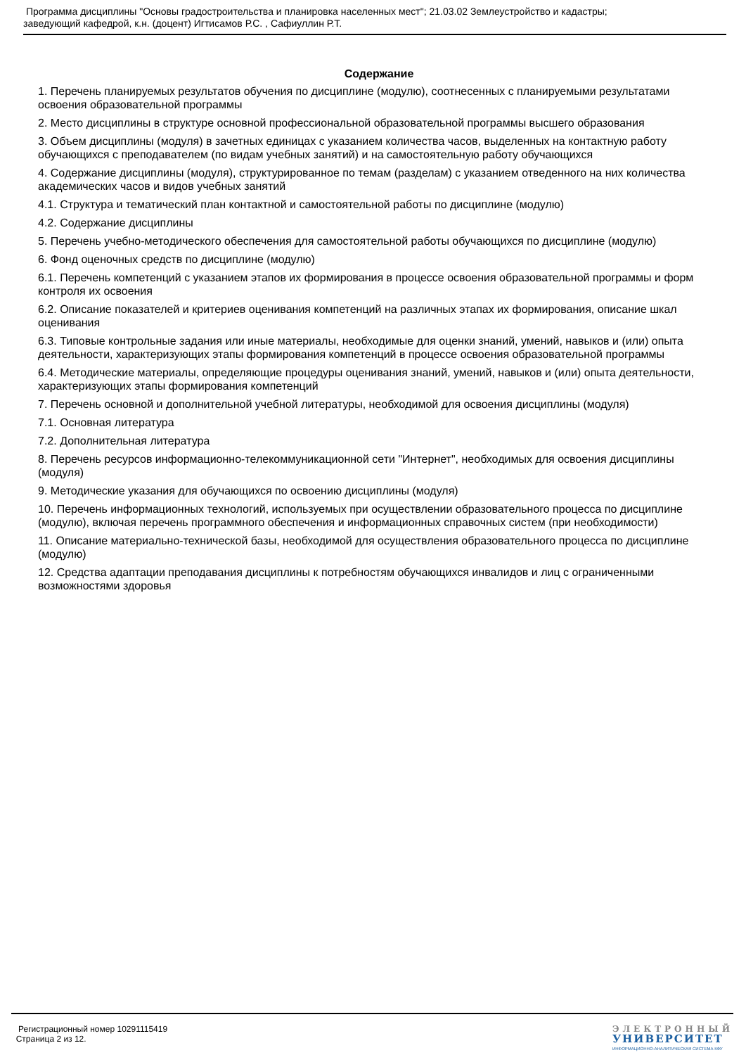Программа дисциплины "Основы градостроительства и планировка населенных мест"; 21.03.02 Землеустройство и кадастры;
заведующий кафедрой, к.н. (доцент) Игтисамов Р.С. , Сафиуллин Р.Т.
Содержание
1. Перечень планируемых результатов обучения по дисциплине (модулю), соотнесенных с планируемыми результатами освоения образовательной программы
2. Место дисциплины в структуре основной профессиональной образовательной программы высшего образования
3. Объем дисциплины (модуля) в зачетных единицах с указанием количества часов, выделенных на контактную работу обучающихся с преподавателем (по видам учебных занятий) и на самостоятельную работу обучающихся
4. Содержание дисциплины (модуля), структурированное по темам (разделам) с указанием отведенного на них количества академических часов и видов учебных занятий
4.1. Структура и тематический план контактной и самостоятельной работы по дисциплине (модулю)
4.2. Содержание дисциплины
5. Перечень учебно-методического обеспечения для самостоятельной работы обучающихся по дисциплине (модулю)
6. Фонд оценочных средств по дисциплине (модулю)
6.1. Перечень компетенций с указанием этапов их формирования в процессе освоения образовательной программы и форм контроля их освоения
6.2. Описание показателей и критериев оценивания компетенций на различных этапах их формирования, описание шкал оценивания
6.3. Типовые контрольные задания или иные материалы, необходимые для оценки знаний, умений, навыков и (или) опыта деятельности, характеризующих этапы формирования компетенций в процессе освоения образовательной программы
6.4. Методические материалы, определяющие процедуры оценивания знаний, умений, навыков и (или) опыта деятельности, характеризующих этапы формирования компетенций
7. Перечень основной и дополнительной учебной литературы, необходимой для освоения дисциплины (модуля)
7.1. Основная литература
7.2. Дополнительная литература
8. Перечень ресурсов информационно-телекоммуникационной сети "Интернет", необходимых для освоения дисциплины (модуля)
9. Методические указания для обучающихся по освоению дисциплины (модуля)
10. Перечень информационных технологий, используемых при осуществлении образовательного процесса по дисциплине (модулю), включая перечень программного обеспечения и информационных справочных систем (при необходимости)
11. Описание материально-технической базы, необходимой для осуществления образовательного процесса по дисциплине (модулю)
12. Средства адаптации преподавания дисциплины к потребностям обучающихся инвалидов и лиц с ограниченными возможностями здоровья
Регистрационный номер 10291115419
Страница 2 из 12.
ЭЛЕКТРОННЫЙ
УНИВЕРСИТЕТ
ИНФОРМАЦИОННО-АНАЛИТИЧЕСКАЯ СИСТЕМА КФУ